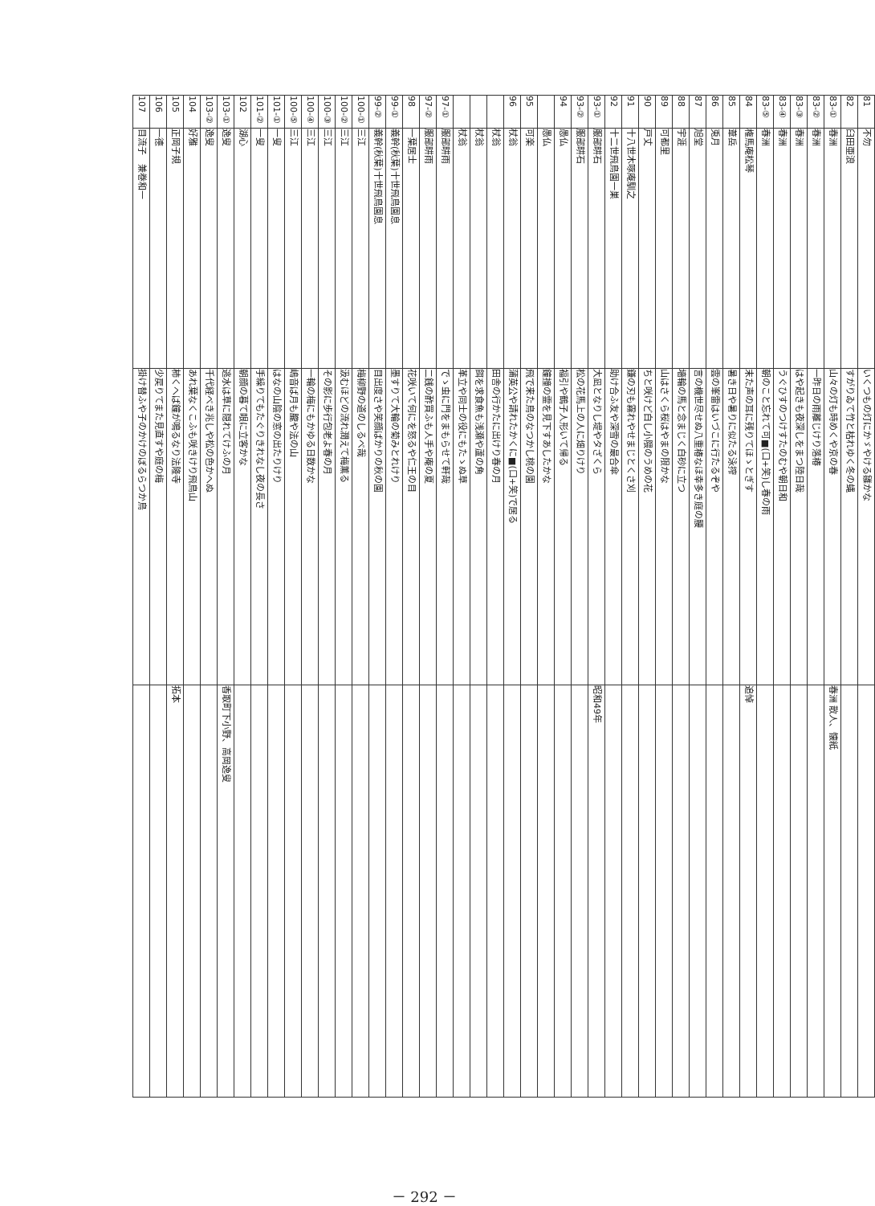| 81 | 不勿 | いくつもの灯にかゞやける雛かな | |
| 82 | 臼田亜浪 | すがりゐて竹と枯れゆく冬の蝿 | |
| 83-① | 春洲 | 山々の灯も時めくや京の春 | 春洲 散人、懐紙 |
| 83-② | 春洲 | 一昨日の雨離じけり落椿 | |
| 83-③ | 春洲 | はや起きも夜深しをまつ陸日哉 | |
| 83-④ | 春洲 | うぐひすのつけすたのむや朝日和 | |
| 83-⑤ | 春洲 | 朝のこと忘れて可■(口+笑)し春の雨 | |
| 84 | 権馬庵松琴 | 末た声の耳に残りてほゝとぎす | 追悼 |
| 85 | 葦岳 | 暑き日や暑りに似たる泳搾 | |
| 86 | 兎月 | 雲の峯雷はいづこに行たるぞや | |
| 87 | 旭堂 | 言の機世尽せぬ八重椿なほ幸多き庭の腰 | |
| 88 | 宇涯 | 墻輪の馬と念まじく白砂に立つ | |
| 89 | 可都里 | 山はさくら桜はやまの限かな | |
| 90 | 戸丈 | ちと咲けど白し小隈のうめの花 | |
| 91 | 十八世木啄庵馴之 | 鎌の刃も霧れやせまじとくさ刈 | |
| 92 | 十二世飛鳥園一巣 | 助け合ふ友や深雪の最合傘 | |
| 93-① | 服部畊石 | 大凪となりし堤やタざくら | 昭和49年 |
| 93-② | 服部畊石 | 松の花馬上の人に畑りけり | |
| 94 | 愚仏 | 福引や鶴子人形いて帰る | |
| | 愚仏 | 鐘撞の霊を見下すあしたかな | |
| 95 | 可楽 | 飛で来た鳥のなつかし桃の園 | |
| 96 | 杖翁 | 蒲英公や請れたかくに■(口+笑)で居る | |
| | 杖翁 | 田舎の行かたに出けり春の月 | |
| | 杖翁 | 餌を求食魚も浅瀬や蘆の角 | |
| | 杖翁 | 革立や同士の役にもたゝぬ草 | |
| 97-① | 服部畊雨 | でゝ虫に門をまもらせて軒哉 | |
| 97-② | 服部畊雨 | 二銭の酢買ふも人手や庵の夏 | |
| 98 | 一葉居士 | 花咲いて何にを怒るや仁王の目 | |
| 99-① | 義幹(秋葉)十世飛鳥園息 | 墨すりて大輪の菊みとれけり | |
| 99-② | 義幹(秋葉)十世飛鳥園息 | 目出度さや笑顔ばかりの秋の園 | |
| 100-① | 三江 | 梅柳野の道のしるべ哉 | |
| 100-② | 三江 | 汲むほどの流れ潤えて梅薫る | |
| 100-③ | 三江 | その影に歩行包老よ春の月 | |
| 100-④ | 三江 | 一輪の梅にもかゆる日数かな | |
| 100-⑤ | 三江 | 嶋音ば月も朧や法の山 | |
| 101-① | 一叟 | はなの山陰の窓の出たりけり | |
| 101-② | 一叟 | 手繰りてもたぐりきれなし夜の長さ | |
| 102 | 湖心 | 朝顔の暮て眼に立客かな | |
| 103-① | 逸叟 | 逃水は草に隠れてけふの月 | 香取町下小野、高岡逸叟 |
| 103-② | 逸叟 | 千代経べき兆しや松の色かへぬ | |
| 104 | 好雅 | あれ葉なくこふも咲きけり飛鳥山 | |
| 105 | 正岡子規 | 柿くへば鐘が鳴るなり法隆寺 | 拓本 |
| 106 | 一德 | 少戻りてまた見直すや庭の梅 | |
| 107 | 目流子 兼巻和一 | 掛け替ふや子のかけのぼるらつか鳥 | |
－ 292 －